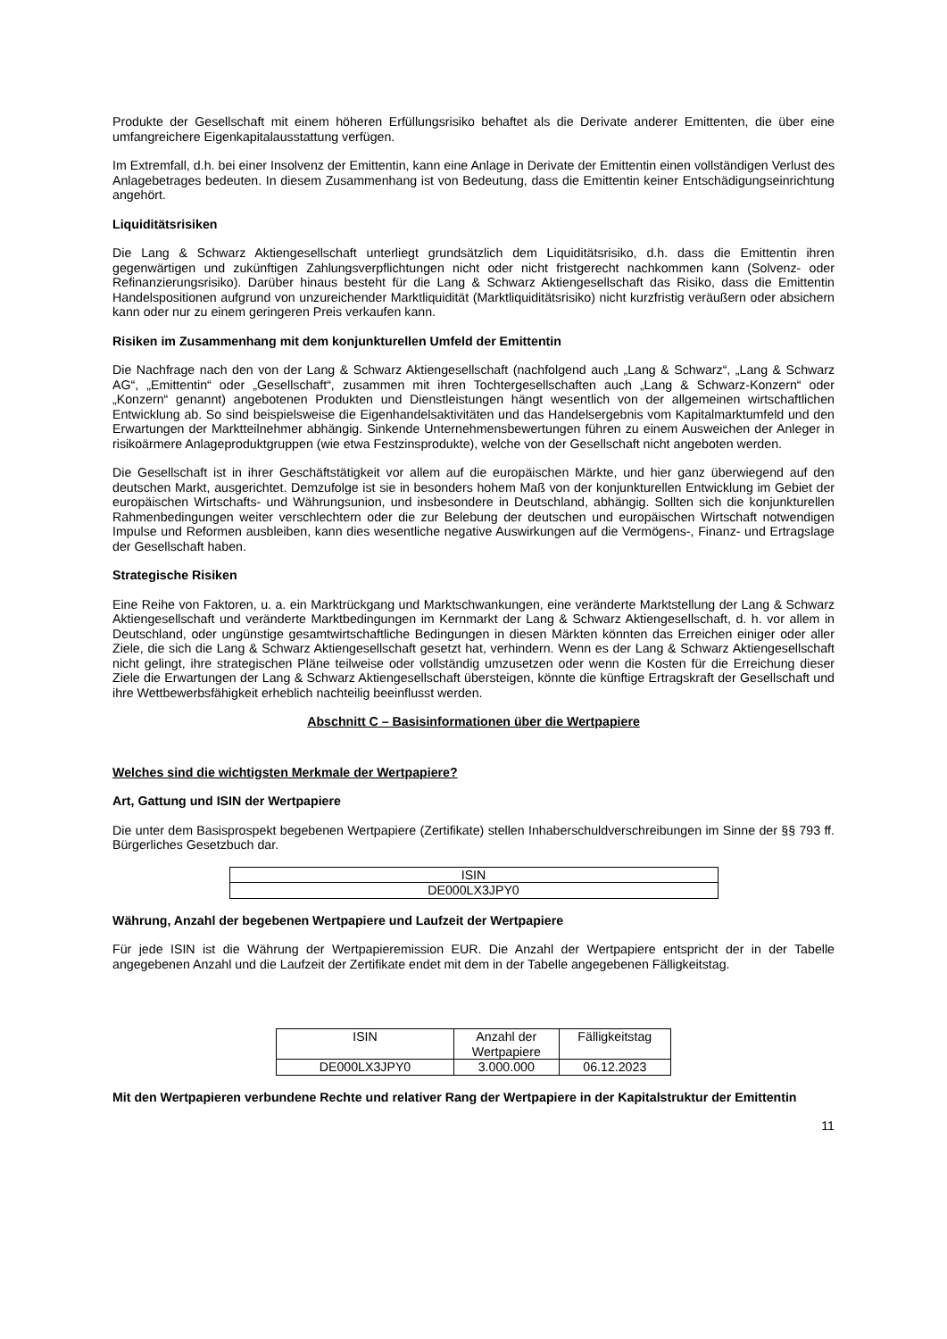Produkte der Gesellschaft mit einem höheren Erfüllungsrisiko behaftet als die Derivate anderer Emittenten, die über eine umfangreichere Eigenkapitalausstattung verfügen.
Im Extremfall, d.h. bei einer Insolvenz der Emittentin, kann eine Anlage in Derivate der Emittentin einen vollständigen Verlust des Anlagebetrages bedeuten. In diesem Zusammenhang ist von Bedeutung, dass die Emittentin keiner Entschädigungseinrichtung angehört.
Liquiditätsrisiken
Die Lang & Schwarz Aktiengesellschaft unterliegt grundsätzlich dem Liquiditätsrisiko, d.h. dass die Emittentin ihren gegenwärtigen und zukünftigen Zahlungsverpflichtungen nicht oder nicht fristgerecht nachkommen kann (Solvenz- oder Refinanzierungsrisiko). Darüber hinaus besteht für die Lang & Schwarz Aktiengesellschaft das Risiko, dass die Emittentin Handelspositionen aufgrund von unzureichender Marktliquidität (Marktliquiditätsrisiko) nicht kurzfristig veräußern oder absichern kann oder nur zu einem geringeren Preis verkaufen kann.
Risiken im Zusammenhang mit dem konjunkturellen Umfeld der Emittentin
Die Nachfrage nach den von der Lang & Schwarz Aktiengesellschaft (nachfolgend auch „Lang & Schwarz“, „Lang & Schwarz AG“, „Emittentin“ oder „Gesellschaft“, zusammen mit ihren Tochtergesellschaften auch „Lang & Schwarz-Konzern“ oder „Konzern“ genannt) angebotenen Produkten und Dienstleistungen hängt wesentlich von der allgemeinen wirtschaftlichen Entwicklung ab. So sind beispielsweise die Eigenhandelsaktivitäten und das Handelsergebnis vom Kapitalmarktumfeld und den Erwartungen der Marktteilnehmer abhängig. Sinkende Unternehmensbewertungen führen zu einem Ausweichen der Anleger in risikoärmere Anlageproduktgruppen (wie etwa Festzinsprodukte), welche von der Gesellschaft nicht angeboten werden.
Die Gesellschaft ist in ihrer Geschäftstätigkeit vor allem auf die europäischen Märkte, und hier ganz überwiegend auf den deutschen Markt, ausgerichtet. Demzufolge ist sie in besonders hohem Maß von der konjunkturellen Entwicklung im Gebiet der europäischen Wirtschafts- und Währungsunion, und insbesondere in Deutschland, abhängig. Sollten sich die konjunkturellen Rahmenbedingungen weiter verschlechtern oder die zur Belebung der deutschen und europäischen Wirtschaft notwendigen Impulse und Reformen ausbleiben, kann dies wesentliche negative Auswirkungen auf die Vermögens-, Finanz- und Ertragslage der Gesellschaft haben.
Strategische Risiken
Eine Reihe von Faktoren, u. a. ein Marktrückgang und Marktschwankungen, eine veränderte Marktstellung der Lang & Schwarz Aktiengesellschaft und veränderte Marktbedingungen im Kernmarkt der Lang & Schwarz Aktiengesellschaft, d. h. vor allem in Deutschland, oder ungünstige gesamtwirtschaftliche Bedingungen in diesen Märkten könnten das Erreichen einiger oder aller Ziele, die sich die Lang & Schwarz Aktiengesellschaft gesetzt hat, verhindern. Wenn es der Lang & Schwarz Aktiengesellschaft nicht gelingt, ihre strategischen Pläne teilweise oder vollständig umzusetzen oder wenn die Kosten für die Erreichung dieser Ziele die Erwartungen der Lang & Schwarz Aktiengesellschaft übersteigen, könnte die künftige Ertragskraft der Gesellschaft und ihre Wettbewerbsfähigkeit erheblich nachteilig beeinflusst werden.
Abschnitt C – Basisinformationen über die Wertpapiere
Welches sind die wichtigsten Merkmale der Wertpapiere?
Art, Gattung und ISIN der Wertpapiere
Die unter dem Basisprospekt begebenen Wertpapiere (Zertifikate) stellen Inhaberschuldverschreibungen im Sinne der §§ 793 ff. Bürgerliches Gesetzbuch dar.
| ISIN |
| DE000LX3JPY0 |
Währung, Anzahl der begebenen Wertpapiere und Laufzeit der Wertpapiere
Für jede ISIN ist die Währung der Wertpapieremission EUR. Die Anzahl der Wertpapiere entspricht der in der Tabelle angegebenen Anzahl und die Laufzeit der Zertifikate endet mit dem in der Tabelle angegebenen Fälligkeitstag.
| ISIN | Anzahl der Wertpapiere | Fälligkeitstag |
| DE000LX3JPY0 | 3.000.000 | 06.12.2023 |
Mit den Wertpapieren verbundene Rechte und relativer Rang der Wertpapiere in der Kapitalstruktur der Emittentin
11